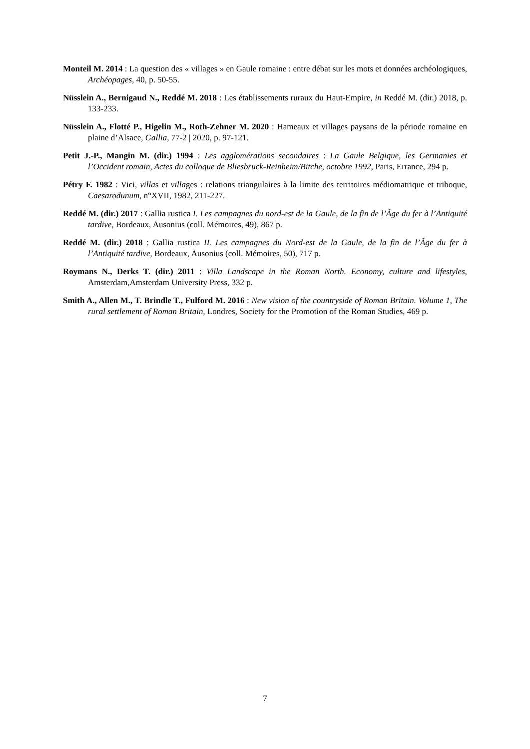Monteil M. 2014 : La question des « villages » en Gaule romaine : entre débat sur les mots et données archéologiques, Archéopages, 40, p. 50-55.
Nüsslein A., Bernigaud N., Reddé M. 2018 : Les établissements ruraux du Haut-Empire, in Reddé M. (dir.) 2018, p. 133-233.
Nüsslein A., Flotté P., Higelin M., Roth-Zehner M. 2020 : Hameaux et villages paysans de la période romaine en plaine d’Alsace, Gallia, 77-2 | 2020, p. 97-121.
Petit J.-P., Mangin M. (dir.) 1994 : Les agglomérations secondaires : La Gaule Belgique, les Germanies et l’Occident romain, Actes du colloque de Bliesbruck-Reinheim/Bitche, octobre 1992, Paris, Errance, 294 p.
Pétry F. 1982 : Vici, villas et villages : relations triangulaires à la limite des territoires médiomatrique et triboque, Caesarodunum, n°XVII, 1982, 211-227.
Reddé M. (dir.) 2017 : Gallia rustica I. Les campagnes du nord-est de la Gaule, de la fin de l’Âge du fer à l’Antiquité tardive, Bordeaux, Ausonius (coll. Mémoires, 49), 867 p.
Reddé M. (dir.) 2018 : Gallia rustica II. Les campagnes du Nord-est de la Gaule, de la fin de l’Âge du fer à l’Antiquité tardive, Bordeaux, Ausonius (coll. Mémoires, 50), 717 p.
Roymans N., Derks T. (dir.) 2011 : Villa Landscape in the Roman North. Economy, culture and lifestyles, Amsterdam,Amsterdam University Press, 332 p.
Smith A., Allen M., T. Brindle T., Fulford M. 2016 : New vision of the countryside of Roman Britain. Volume 1, The rural settlement of Roman Britain, Londres, Society for the Promotion of the Roman Studies, 469 p.
7